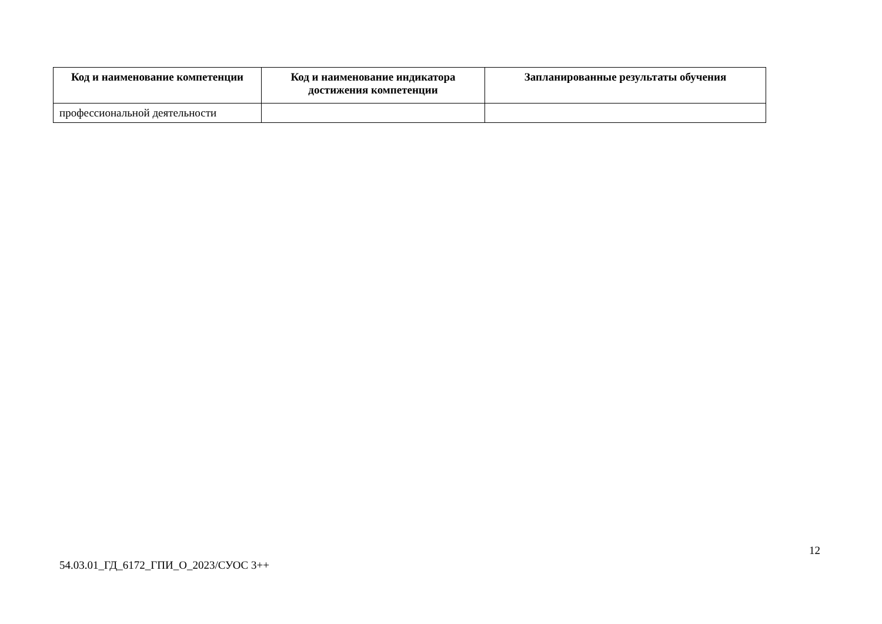| Код и наименование компетенции | Код и наименование индикатора достижения компетенции | Запланированные результаты обучения |
| --- | --- | --- |
| профессиональной деятельности | | |
12
54.03.01_ГД_6172_ГПИ_О_2023/СУОС 3++